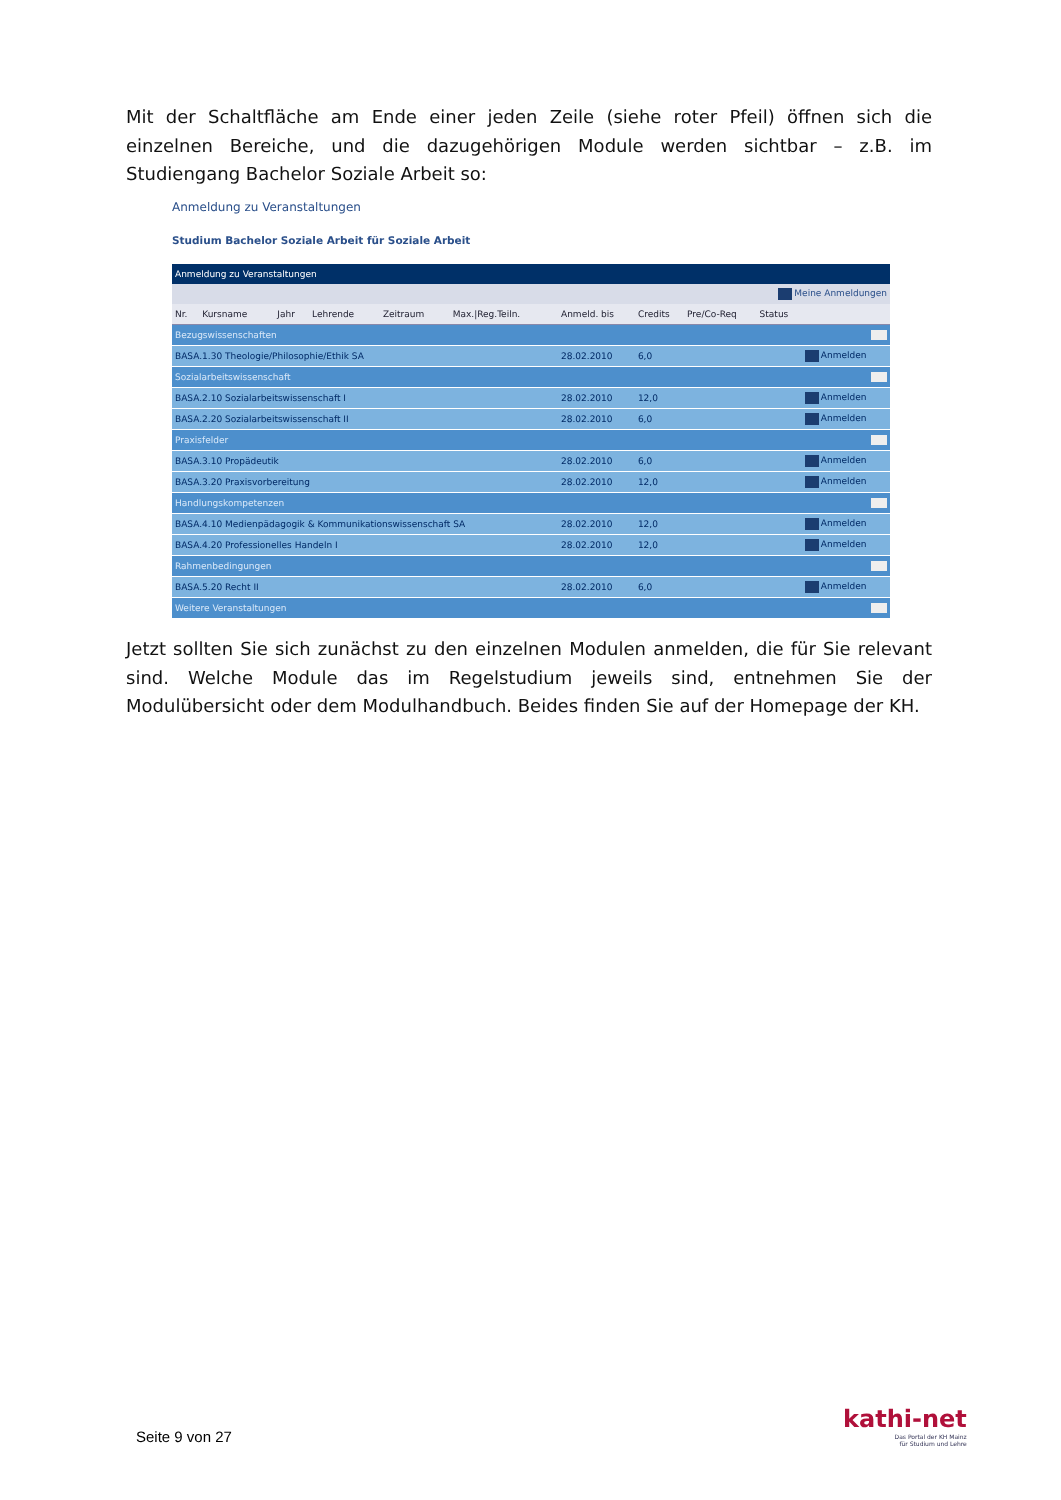Mit der Schaltfläche am Ende einer jeden Zeile (siehe roter Pfeil) öffnen sich die einzelnen Bereiche, und die dazugehörigen Module werden sichtbar – z.B. im Studiengang Bachelor Soziale Arbeit so:
Anmeldung zu Veranstaltungen
Studium Bachelor Soziale Arbeit für Soziale Arbeit
| Anmeldung zu Veranstaltungen | | | | | | | | | | |
| Meine Anmeldungen | | | | | | | | | | |
| Nr. | Kursname | Jahr | Lehrende | Zeitraum | Max./Reg.Teiln. | Anmeld. bis | Credits | Pre/Co-Req | Status | |
| Bezugswissenschaften | | | | | | | | | | |
| BASA.1.30 Theologie/Philosophie/Ethik SA | | | | | | 28.02.2010 | 6,0 | | | Anmelden |
| Sozialarbeitswissenschaft | | | | | | | | | | |
| BASA.2.10 Sozialarbeitswissenschaft I | | | | | | 28.02.2010 | 12,0 | | | Anmelden |
| BASA.2.20 Sozialarbeitswissenschaft II | | | | | | 28.02.2010 | 6,0 | | | Anmelden |
| Praxisfelder | | | | | | | | | | |
| BASA.3.10 Propädeutik | | | | | | 28.02.2010 | 6,0 | | | Anmelden |
| BASA.3.20 Praxisvorbereitung | | | | | | 28.02.2010 | 12,0 | | | Anmelden |
| Handlungskompetenzen | | | | | | | | | | |
| BASA.4.10 Medienpädagogik & Kommunikationswissenschaft SA | | | | | | 28.02.2010 | 12,0 | | | Anmelden |
| BASA.4.20 Professionelles Handeln I | | | | | | 28.02.2010 | 12,0 | | | Anmelden |
| Rahmenbedingungen | | | | | | | | | | |
| BASA.5.20 Recht II | | | | | | 28.02.2010 | 6,0 | | | Anmelden |
| Weitere Veranstaltungen | | | | | | | | | | |
Jetzt sollten Sie sich zunächst zu den einzelnen Modulen anmelden, die für Sie relevant sind. Welche Module das im Regelstudium jeweils sind, entnehmen Sie der Modulübersicht oder dem Modulhandbuch. Beides finden Sie auf der Homepage der KH.
Seite 9 von 27
kathi-net
Das Portal der KH Mainz
für Studium und Lehre